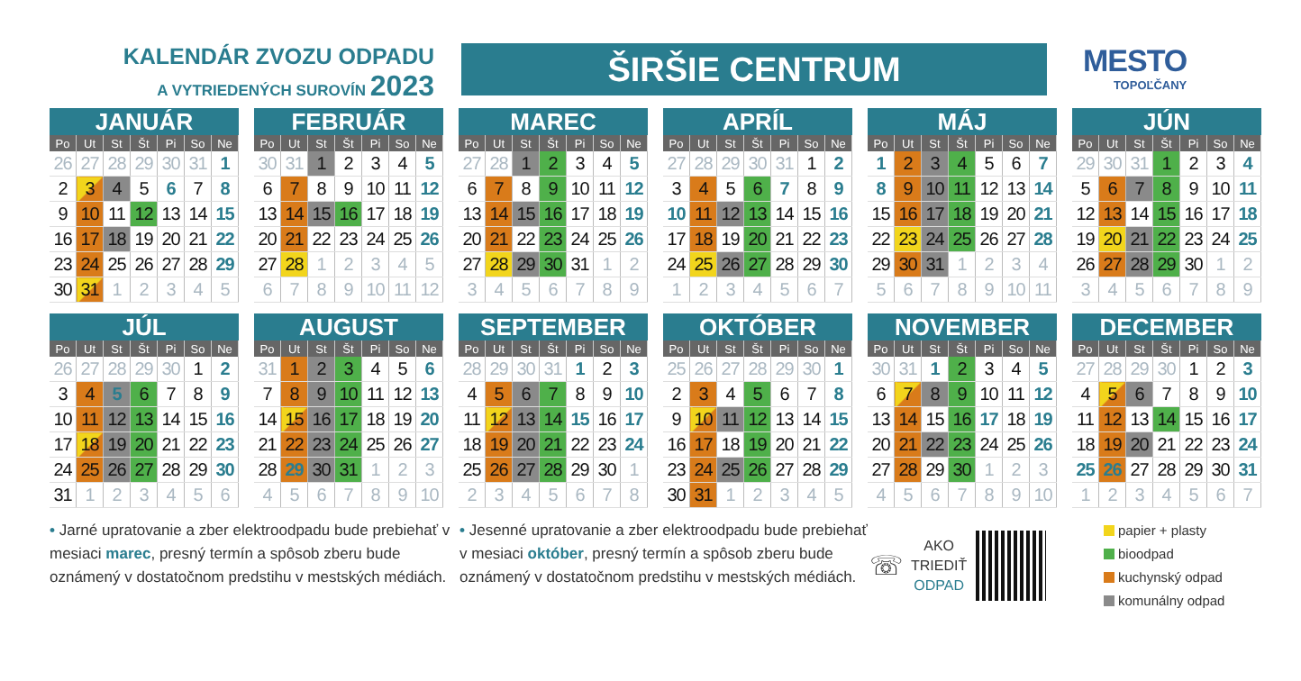KALENDÁR ZVOZU ODPADU
A VYTRIEDENÝCH SUROVÍN 2023
ŠIRŠIE CENTRUM
MESTO
TOPOĽČANY
JANUÁR
| Po | Ut | St | Št | Pi | So | Ne |
| --- | --- | --- | --- | --- | --- | --- |
| 26 | 27 | 28 | 29 | 30 | 31 | 1 |
| 2 | 3 | 4 | 5 | 6 | 7 | 8 |
| 9 | 10 | 11 | 12 | 13 | 14 | 15 |
| 16 | 17 | 18 | 19 | 20 | 21 | 22 |
| 23 | 24 | 25 | 26 | 27 | 28 | 29 |
| 30 | 31 | 1 | 2 | 3 | 4 | 5 |
FEBRUÁR
| Po | Ut | St | Št | Pi | So | Ne |
| --- | --- | --- | --- | --- | --- | --- |
| 30 | 31 | 1 | 2 | 3 | 4 | 5 |
| 6 | 7 | 8 | 9 | 10 | 11 | 12 |
| 13 | 14 | 15 | 16 | 17 | 18 | 19 |
| 20 | 21 | 22 | 23 | 24 | 25 | 26 |
| 27 | 28 | 1 | 2 | 3 | 4 | 5 |
| 6 | 7 | 8 | 9 | 10 | 11 | 12 |
MAREC
| Po | Ut | St | Št | Pi | So | Ne |
| --- | --- | --- | --- | --- | --- | --- |
| 27 | 28 | 1 | 2 | 3 | 4 | 5 |
| 6 | 7 | 8 | 9 | 10 | 11 | 12 |
| 13 | 14 | 15 | 16 | 17 | 18 | 19 |
| 20 | 21 | 22 | 23 | 24 | 25 | 26 |
| 27 | 28 | 29 | 30 | 31 | 1 | 2 |
| 3 | 4 | 5 | 6 | 7 | 8 | 9 |
APRÍL
| Po | Ut | St | Št | Pi | So | Ne |
| --- | --- | --- | --- | --- | --- | --- |
| 27 | 28 | 29 | 30 | 31 | 1 | 2 |
| 3 | 4 | 5 | 6 | 7 | 8 | 9 |
| 10 | 11 | 12 | 13 | 14 | 15 | 16 |
| 17 | 18 | 19 | 20 | 21 | 22 | 23 |
| 24 | 25 | 26 | 27 | 28 | 29 | 30 |
| 1 | 2 | 3 | 4 | 5 | 6 | 7 |
MÁJ
| Po | Ut | St | Št | Pi | So | Ne |
| --- | --- | --- | --- | --- | --- | --- |
| 1 | 2 | 3 | 4 | 5 | 6 | 7 |
| 8 | 9 | 10 | 11 | 12 | 13 | 14 |
| 15 | 16 | 17 | 18 | 19 | 20 | 21 |
| 22 | 23 | 24 | 25 | 26 | 27 | 28 |
| 29 | 30 | 31 | 1 | 2 | 3 | 4 |
| 5 | 6 | 7 | 8 | 9 | 10 | 11 |
JÚN
| Po | Ut | St | Št | Pi | So | Ne |
| --- | --- | --- | --- | --- | --- | --- |
| 29 | 30 | 31 | 1 | 2 | 3 | 4 |
| 5 | 6 | 7 | 8 | 9 | 10 | 11 |
| 12 | 13 | 14 | 15 | 16 | 17 | 18 |
| 19 | 20 | 21 | 22 | 23 | 24 | 25 |
| 26 | 27 | 28 | 29 | 30 | 1 | 2 |
| 3 | 4 | 5 | 6 | 7 | 8 | 9 |
JÚL
| Po | Ut | St | Št | Pi | So | Ne |
| --- | --- | --- | --- | --- | --- | --- |
| 26 | 27 | 28 | 29 | 30 | 1 | 2 |
| 3 | 4 | 5 | 6 | 7 | 8 | 9 |
| 10 | 11 | 12 | 13 | 14 | 15 | 16 |
| 17 | 18 | 19 | 20 | 21 | 22 | 23 |
| 24 | 25 | 26 | 27 | 28 | 29 | 30 |
| 31 | 1 | 2 | 3 | 4 | 5 | 6 |
AUGUST
| Po | Ut | St | Št | Pi | So | Ne |
| --- | --- | --- | --- | --- | --- | --- |
| 31 | 1 | 2 | 3 | 4 | 5 | 6 |
| 7 | 8 | 9 | 10 | 11 | 12 | 13 |
| 14 | 15 | 16 | 17 | 18 | 19 | 20 |
| 21 | 22 | 23 | 24 | 25 | 26 | 27 |
| 28 | 29 | 30 | 31 | 1 | 2 | 3 |
| 4 | 5 | 6 | 7 | 8 | 9 | 10 |
SEPTEMBER
| Po | Ut | St | Št | Pi | So | Ne |
| --- | --- | --- | --- | --- | --- | --- |
| 28 | 29 | 30 | 31 | 1 | 2 | 3 |
| 4 | 5 | 6 | 7 | 8 | 9 | 10 |
| 11 | 12 | 13 | 14 | 15 | 16 | 17 |
| 18 | 19 | 20 | 21 | 22 | 23 | 24 |
| 25 | 26 | 27 | 28 | 29 | 30 | 1 |
| 2 | 3 | 4 | 5 | 6 | 7 | 8 |
OKTÓBER
| Po | Ut | St | Št | Pi | So | Ne |
| --- | --- | --- | --- | --- | --- | --- |
| 25 | 26 | 27 | 28 | 29 | 30 | 1 |
| 2 | 3 | 4 | 5 | 6 | 7 | 8 |
| 9 | 10 | 11 | 12 | 13 | 14 | 15 |
| 16 | 17 | 18 | 19 | 20 | 21 | 22 |
| 23 | 24 | 25 | 26 | 27 | 28 | 29 |
| 30 | 31 | 1 | 2 | 3 | 4 | 5 |
NOVEMBER
| Po | Ut | St | Št | Pi | So | Ne |
| --- | --- | --- | --- | --- | --- | --- |
| 30 | 31 | 1 | 2 | 3 | 4 | 5 |
| 6 | 7 | 8 | 9 | 10 | 11 | 12 |
| 13 | 14 | 15 | 16 | 17 | 18 | 19 |
| 20 | 21 | 22 | 23 | 24 | 25 | 26 |
| 27 | 28 | 29 | 30 | 1 | 2 | 3 |
| 4 | 5 | 6 | 7 | 8 | 9 | 10 |
DECEMBER
| Po | Ut | St | Št | Pi | So | Ne |
| --- | --- | --- | --- | --- | --- | --- |
| 27 | 28 | 29 | 30 | 1 | 2 | 3 |
| 4 | 5 | 6 | 7 | 8 | 9 | 10 |
| 11 | 12 | 13 | 14 | 15 | 16 | 17 |
| 18 | 19 | 20 | 21 | 22 | 23 | 24 |
| 25 | 26 | 27 | 28 | 29 | 30 | 31 |
| 1 | 2 | 3 | 4 | 5 | 6 | 7 |
• Jarné upratovanie a zber elektroodpadu bude prebiehať v mesiaci marec, presný termín a spôsob zberu bude oznámený v dostatočnom predstihu v mestských médiách.
• Jesenné upratovanie a zber elektroodpadu bude prebiehať v mesiaci október, presný termín a spôsob zberu bude oznámený v dostatočnom predstihu v mestských médiách.
☏
AKO
TRIEDIŤ
ODPAD
papier + plasty
bioodpad
kuchynský odpad
komunálny odpad